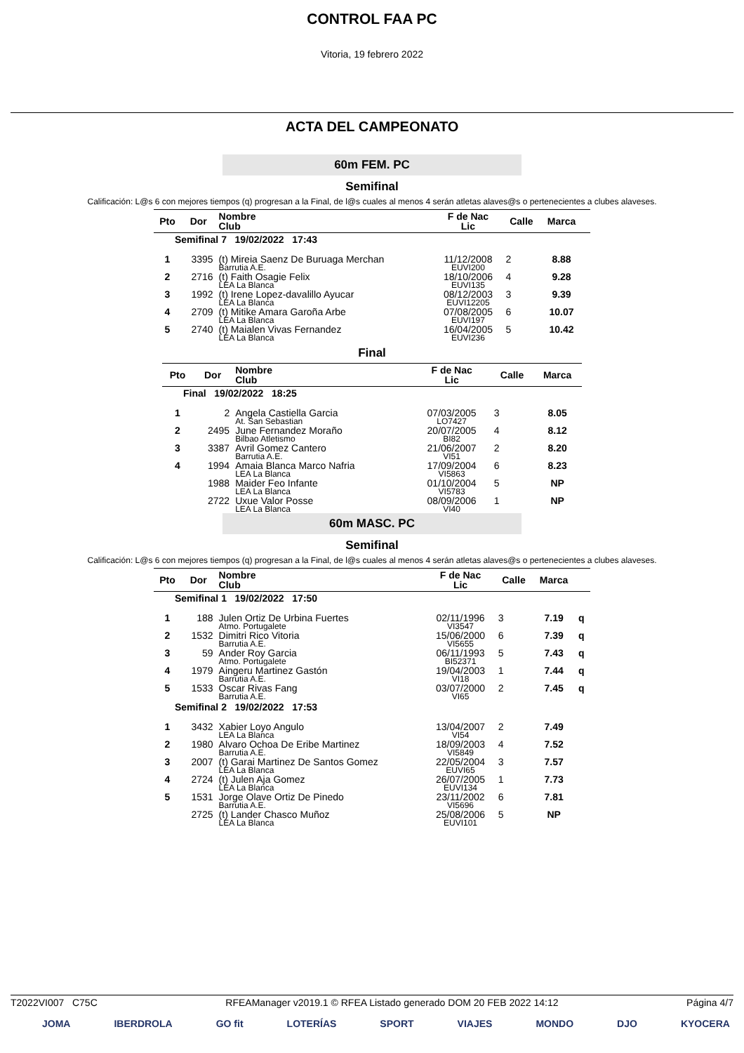CONTROL FAA PC
Vitoria, 19 febrero 2022
ACTA DEL CAMPEONATO
60m FEM. PC
Semifinal
Calificación: L@s 6 con mejores tiempos (q) progresan a la Final, de l@s cuales al menos 4 serán atletas alaves@s o pertenecientes a clubes alaveses.
| Pto | Dor | Nombre Club | F de Nac Lic | Calle | Marca | |
| --- | --- | --- | --- | --- | --- | --- |
| Semifinal 7 19/02/2022 17:43 | | | | | | |
| 1 | 3395 | (t) Mireia Saenz De Buruaga Merchan Barrutia A.E. | 11/12/2008 EUVI200 | 2 | 8.88 | |
| 2 | 2716 | (t) Faith Osagie Felix LEA La Blanca | 18/10/2006 EUVI135 | 4 | 9.28 | |
| 3 | 1992 | (t) Irene Lopez-davalillo Ayucar LEA La Blanca | 08/12/2003 EUVI12205 | 3 | 9.39 | |
| 4 | 2709 | (t) Mitike Amara Garoña Arbe LEA La Blanca | 07/08/2005 EUVI197 | 6 | 10.07 | |
| 5 | 2740 | (t) Maialen Vivas Fernandez LEA La Blanca | 16/04/2005 EUVI236 | 5 | 10.42 | |
Final
| Pto | Dor | Nombre Club | F de Nac Lic | Calle | Marca |
| --- | --- | --- | --- | --- | --- |
| Final 19/02/2022 18:25 | | | | | |
| 1 | 2 | Angela Castiella Garcia At. San Sebastian | 07/03/2005 LO7427 | 3 | 8.05 |
| 2 | 2495 | June Fernandez Moraño Bilbao Atletismo | 20/07/2005 BI82 | 4 | 8.12 |
| 3 | 3387 | Avril Gomez Cantero Barrutia A.E. | 21/06/2007 VI51 | 2 | 8.20 |
| 4 | 1994 | Amaia Blanca Marco Nafria LEA La Blanca | 17/09/2004 VI5863 | 6 | 8.23 |
| | 1988 | Maider Feo Infante LEA La Blanca | 01/10/2004 VI5783 | 5 | NP |
| | 2722 | Uxue Valor Posse LEA La Blanca | 08/09/2006 VI40 | 1 | NP |
60m MASC. PC
Semifinal
Calificación: L@s 6 con mejores tiempos (q) progresan a la Final, de l@s cuales al menos 4 serán atletas alaves@s o pertenecientes a clubes alaveses.
| Pto | Dor | Nombre Club | F de Nac Lic | Calle | Marca | |
| --- | --- | --- | --- | --- | --- | --- |
| Semifinal 1 19/02/2022 17:50 | | | | | | |
| 1 | 188 | Julen Ortiz De Urbina Fuertes Atmo. Portugalete | 02/11/1996 VI3547 | 3 | 7.19 | q |
| 2 | 1532 | Dimitri Rico Vitoria Barrutia A.E. | 15/06/2000 VI5655 | 6 | 7.39 | q |
| 3 | 59 | Ander Roy Garcia Atmo. Portugalete | 06/11/1993 BI52371 | 5 | 7.43 | q |
| 4 | 1979 | Aingeru Martinez Gastón Barrutia A.E. | 19/04/2003 VI18 | 1 | 7.44 | q |
| 5 | 1533 | Oscar Rivas Fang Barrutia A.E. | 03/07/2000 VI65 | 2 | 7.45 | q |
| Semifinal 2 19/02/2022 17:53 | | | | | | |
| 1 | 3432 | Xabier Loyo Angulo LEA La Blanca | 13/04/2007 VI54 | 2 | 7.49 | |
| 2 | 1980 | Alvaro Ochoa De Eribe Martinez Barrutia A.E. | 18/09/2003 VI5849 | 4 | 7.52 | |
| 3 | 2007 | (t) Garai Martinez De Santos Gomez LEA La Blanca | 22/05/2004 EUVI65 | 3 | 7.57 | |
| 4 | 2724 | (t) Julen Aja Gomez LEA La Blanca | 26/07/2005 EUVI134 | 1 | 7.73 | |
| 5 | 1531 | Jorge Olave Ortiz De Pinedo Barrutia A.E. | 23/11/2002 VI5696 | 6 | 7.81 | |
| | 2725 | (t) Lander Chasco Muñoz LEA La Blanca | 25/08/2006 EUVI101 | 5 | NP | |
T2022VI007 C75C RFEAManager v2019.1 © RFEA Listado generado DOM 20 FEB 2022 14:12 Página 4/7
JOMA IBERDROLA GO fit LOTERÍAS SPORT VIAJES MONDO DJO KYOCERA